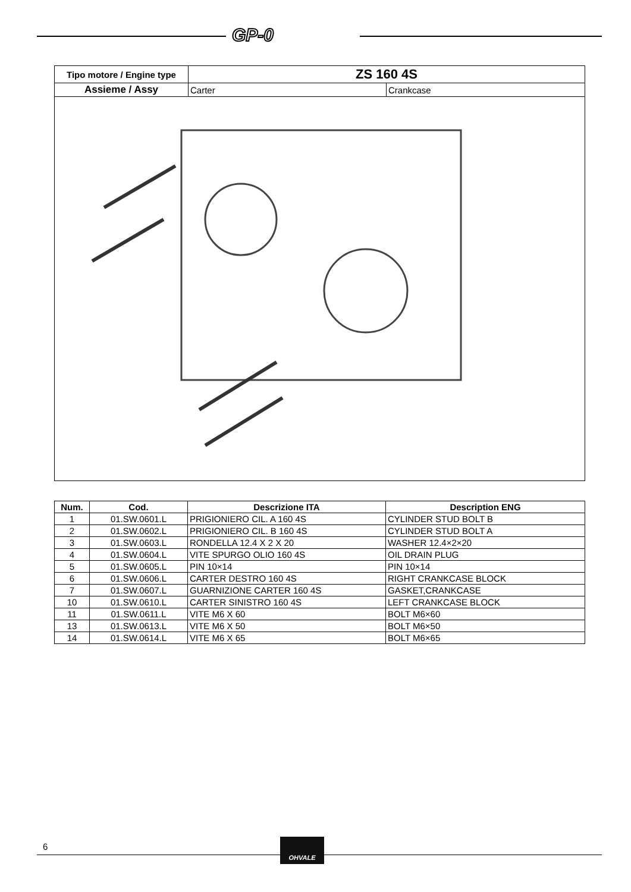GP-0
| Tipo motore / Engine type | ZS 160 4S | |
| --- | --- | --- |
| Assieme / Assy | Carter | Crankcase |
| Num. | Cod. | Descrizione ITA | Description ENG |
| --- | --- | --- | --- |
| 1 | 01.SW.0601.L | PRIGIONIERO CIL. A 160 4S | CYLINDER STUD BOLT B |
| 2 | 01.SW.0602.L | PRIGIONIERO CIL. B 160 4S | CYLINDER STUD BOLT A |
| 3 | 01.SW.0603.L | RONDELLA 12.4 X 2 X 20 | WASHER 12.4×2×20 |
| 4 | 01.SW.0604.L | VITE SPURGO OLIO 160 4S | OIL DRAIN PLUG |
| 5 | 01.SW.0605.L | PIN 10×14 | PIN 10×14 |
| 6 | 01.SW.0606.L | CARTER DESTRO 160 4S | RIGHT CRANKCASE BLOCK |
| 7 | 01.SW.0607.L | GUARNIZIONE CARTER 160 4S | GASKET,CRANKCASE |
| 10 | 01.SW.0610.L | CARTER SINISTRO 160 4S | LEFT CRANKCASE BLOCK |
| 11 | 01.SW.0611.L | VITE M6 X 60 | BOLT M6×60 |
| 13 | 01.SW.0613.L | VITE M6 X 50 | BOLT M6×50 |
| 14 | 01.SW.0614.L | VITE M6 X 65 | BOLT M6×65 |
6
OHVALE